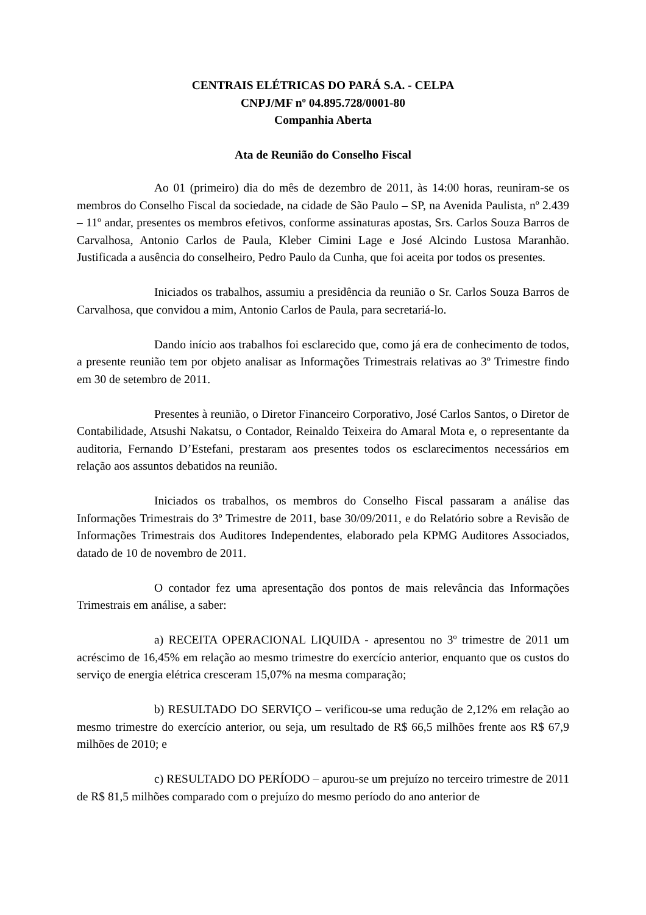CENTRAIS ELÉTRICAS DO PARÁ S.A. - CELPA
CNPJ/MF nº 04.895.728/0001-80
Companhia Aberta
Ata de Reunião do Conselho Fiscal
Ao 01 (primeiro) dia do mês de dezembro de 2011, às 14:00 horas, reuniram-se os membros do Conselho Fiscal da sociedade, na cidade de São Paulo – SP, na Avenida Paulista, nº 2.439 – 11º andar, presentes os membros efetivos, conforme assinaturas apostas, Srs. Carlos Souza Barros de Carvalhosa, Antonio Carlos de Paula, Kleber Cimini Lage e José Alcindo Lustosa Maranhão. Justificada a ausência do conselheiro, Pedro Paulo da Cunha, que foi aceita por todos os presentes.
Iniciados os trabalhos, assumiu a presidência da reunião o Sr. Carlos Souza Barros de Carvalhosa, que convidou a mim, Antonio Carlos de Paula, para secretariá-lo.
Dando início aos trabalhos foi esclarecido que, como já era de conhecimento de todos, a presente reunião tem por objeto analisar as Informações Trimestrais relativas ao 3º Trimestre findo em 30 de setembro de 2011.
Presentes à reunião, o Diretor Financeiro Corporativo, José Carlos Santos, o Diretor de Contabilidade, Atsushi Nakatsu, o Contador, Reinaldo Teixeira do Amaral Mota e, o representante da auditoria, Fernando D’Estefani, prestaram aos presentes todos os esclarecimentos necessários em relação aos assuntos debatidos na reunião.
Iniciados os trabalhos, os membros do Conselho Fiscal passaram a análise das Informações Trimestrais do 3º Trimestre de 2011, base 30/09/2011, e do Relatório sobre a Revisão de Informações Trimestrais dos Auditores Independentes, elaborado pela KPMG Auditores Associados, datado de 10 de novembro de 2011.
O contador fez uma apresentação dos pontos de mais relevância das Informações Trimestrais em análise, a saber:
a) RECEITA OPERACIONAL LIQUIDA - apresentou no 3º trimestre de 2011 um acréscimo de 16,45% em relação ao mesmo trimestre do exercício anterior, enquanto que os custos do serviço de energia elétrica cresceram 15,07% na mesma comparação;
b) RESULTADO DO SERVIÇO – verificou-se uma redução de 2,12% em relação ao mesmo trimestre do exercício anterior, ou seja, um resultado de R$ 66,5 milhões frente aos R$ 67,9 milhões de 2010; e
c) RESULTADO DO PERÍODO – apurou-se um prejuízo no terceiro trimestre de 2011 de R$ 81,5 milhões comparado com o prejuízo do mesmo período do ano anterior de